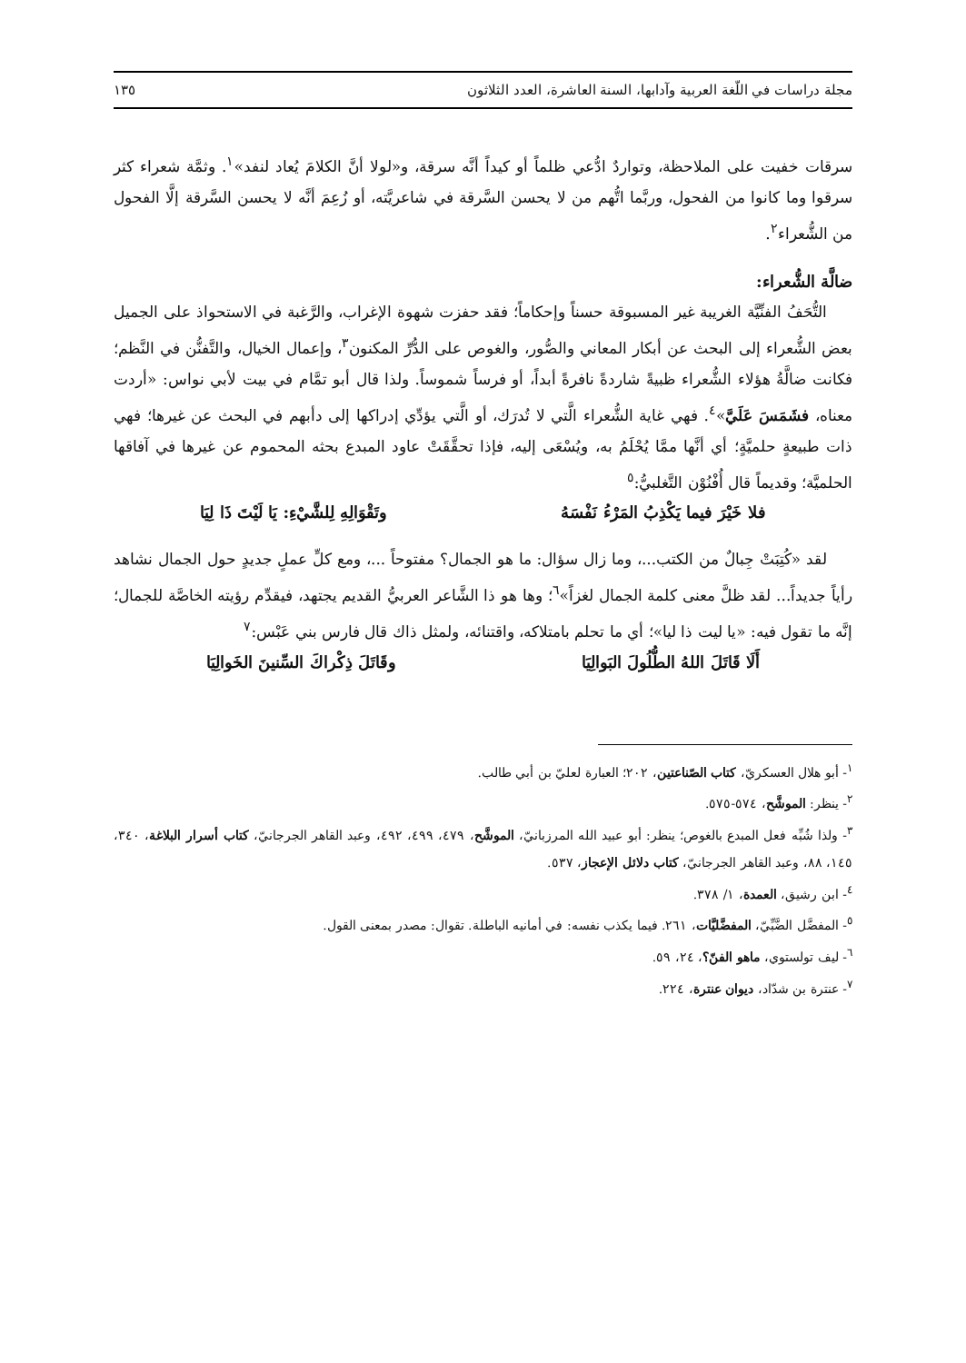مجلة دراسات في اللّغة العربية وآدابها، السنة العاشرة، العدد الثلاثون ١٣٥
سرقات خفيت على الملاحظة، وتواردٌ ادُّعي ظلماً أو كيداً أنَّه سرقة، و«لولا أنَّ الكلامَ يُعاد لنفد»<sup>١</sup>. وثمَّة شعراء كثر سرقوا وما كانوا من الفحول، وربَّما اتُّهم من لا يحسن السَّرقة في شاعريَّته، أو زُعِمَ أنَّه لا يحسن السَّرقة إلَّا الفحول من الشُّعراء<sup>٢</sup>.
ضالَّة الشُّعراء:
التُّحَفُ الفنِّيَّة الغريبة غير المسبوقة حسناً وإحكاماً؛ فقد حفزت شهوة الإغراب، والرَّغبة في الاستحواذ على الجميل بعض الشُّعراء إلى البحث عن أبكار المعاني والصُّور، والغوص على الدُّرِّ المكنون<sup>٣</sup>، وإعمال الخيال، والتَّفنُّن في النَّظم؛ فكانت ضالَّةُ هؤلاء الشُّعراء ظبيةً شاردةً نافرةً أبداً، أو فرساً شموساً. ولذا قال أبو تمَّام في بيت لأبي نواس: «أردت معناه، فشَمَسَ عَلَيَّ»<sup>٤</sup>. فهي غاية الشُّعراء الَّتي لا تُدرَك، أو الَّتي يؤدِّي إدراكها إلى دأبهم في البحث عن غيرها؛ فهي ذات طبيعةٍ حلميَّةٍ؛ أي أنَّها ممَّا يُحْلَمُ به، ويُسْعَى إليه، فإذا تحقَّقَتْ عاود المبدع بحثه المحموم عن غيرها في آفاقها الحلميَّة؛ وقديماً قال أُفْنُوْن التَّغلبيُّ:<sup>٥</sup>
فلا خَيْرَ فيما يَكْذِبُ المَرْءُ نَفْسَهُ وتَقْوَالِهِ لِلشَّيْءِ: يَا لَيْتَ ذَا لِيَا
لقد «كُتِبَتْ جِبالٌ من الكتب...، وما زال سؤال: ما هو الجمال؟ مفتوحاً ...، ومع كلِّ عملٍ جديدٍ حول الجمال نشاهد رأياً جديداً... لقد ظلَّ معنى كلمة الجمال لغزاً»<sup>٦</sup>؛ وها هو ذا الشَّاعر العربيُّ القديم يجتهد، فيقدِّم رؤيته الخاصَّة للجمال؛ إنَّه ما تقول فيه: «يا ليت ذا ليا»؛ أي ما تحلم بامتلاكه، واقتنائه، ولمثل ذاك قال فارس بني عَبْس:<sup>٧</sup>
أَلَا قَاتَلَ اللهُ الطُّلُولَ البَوالِيَا وقَاتَلَ ذِكْراكَ السِّنينَ الخَوالِيَا
<sup>١</sup>- أبو هلال العسكريّ، كتاب الصّناعتين، ٢٠٢؛ العبارة لعليّ بن أبي طالب.
<sup>٢</sup>- ينظر: الموشَّح، ٥٧٤-٥٧٥.
<sup>٣</sup>- ولذا شُبِّه فعل المبدع بالغوص؛ ينظر: أبو عبيد الله المرزبانيّ، الموشَّح، ٤٧٩، ٤٩٩، ٤٩٢، وعبد القاهر الجرجانيّ، كتاب أسرار البلاغة، ٣٤٠، ١٤٥، ٨٨، وعبد القاهر الجرجانيّ، كتاب دلائل الإعجاز، ٥٣٧.
<sup>٤</sup>- ابن رشيق، العمدة، ١/ ٣٧٨.
<sup>٥</sup>- المفضَّل الضَّبِّيّ، المفضَّليَّات، ٢٦١. فيما يكذب نفسه: في أمانيه الباطلة. تقوال: مصدر بمعنى القول.
<sup>٦</sup>- ليف تولستوي، ماهو الفنّ؟، ٢٤، ٥٩.
<sup>٧</sup>- عنترة بن شدّاد، ديوان عنترة، ٢٢٤.